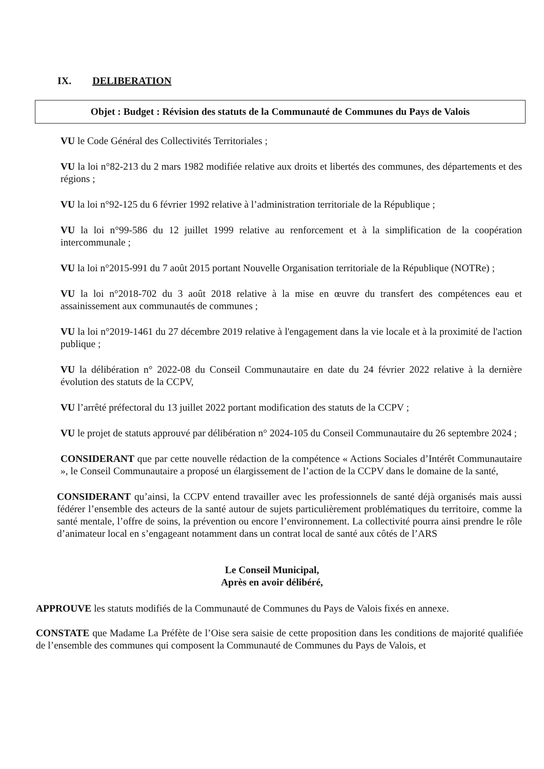IX. DELIBERATION
Objet : Budget : Révision des statuts de la Communauté de Communes du Pays de Valois
VU le Code Général des Collectivités Territoriales ;
VU la loi n°82-213 du 2 mars 1982 modifiée relative aux droits et libertés des communes, des départements et des régions ;
VU la loi n°92-125 du 6 février 1992 relative à l’administration territoriale de la République ;
VU la loi n°99-586 du 12 juillet 1999 relative au renforcement et à la simplification de la coopération intercommunale ;
VU la loi n°2015-991 du 7 août 2015 portant Nouvelle Organisation territoriale de la République (NOTRe) ;
VU la loi n°2018-702 du 3 août 2018 relative à la mise en œuvre du transfert des compétences eau et assainissement aux communautés de communes ;
VU la loi n°2019-1461 du 27 décembre 2019 relative à l'engagement dans la vie locale et à la proximité de l'action publique ;
VU la délibération n° 2022-08 du Conseil Communautaire en date du 24 février 2022 relative à la dernière évolution des statuts de la CCPV,
VU l’arrêté préfectoral du 13 juillet 2022 portant modification des statuts de la CCPV ;
VU le projet de statuts approuvé par délibération n° 2024-105 du Conseil Communautaire du 26 septembre 2024 ;
CONSIDERANT que par cette nouvelle rédaction de la compétence « Actions Sociales d’Intérêt Communautaire », le Conseil Communautaire a proposé un élargissement de l’action de la CCPV dans le domaine de la santé,
CONSIDERANT qu’ainsi, la CCPV entend travailler avec les professionnels de santé déjà organisés mais aussi fédérer l’ensemble des acteurs de la santé autour de sujets particulièrement problématiques du territoire, comme la santé mentale, l’offre de soins, la prévention ou encore l’environnement. La collectivité pourra ainsi prendre le rôle d’animateur local en s’engageant notamment dans un contrat local de santé aux côtés de l’ARS
Le Conseil Municipal,
Après en avoir délibéré,
APPROUVE les statuts modifiés de la Communauté de Communes du Pays de Valois fixés en annexe.
CONSTATE que Madame La Préfète de l’Oise sera saisie de cette proposition dans les conditions de majorité qualifiée de l’ensemble des communes qui composent la Communauté de Communes du Pays de Valois, et